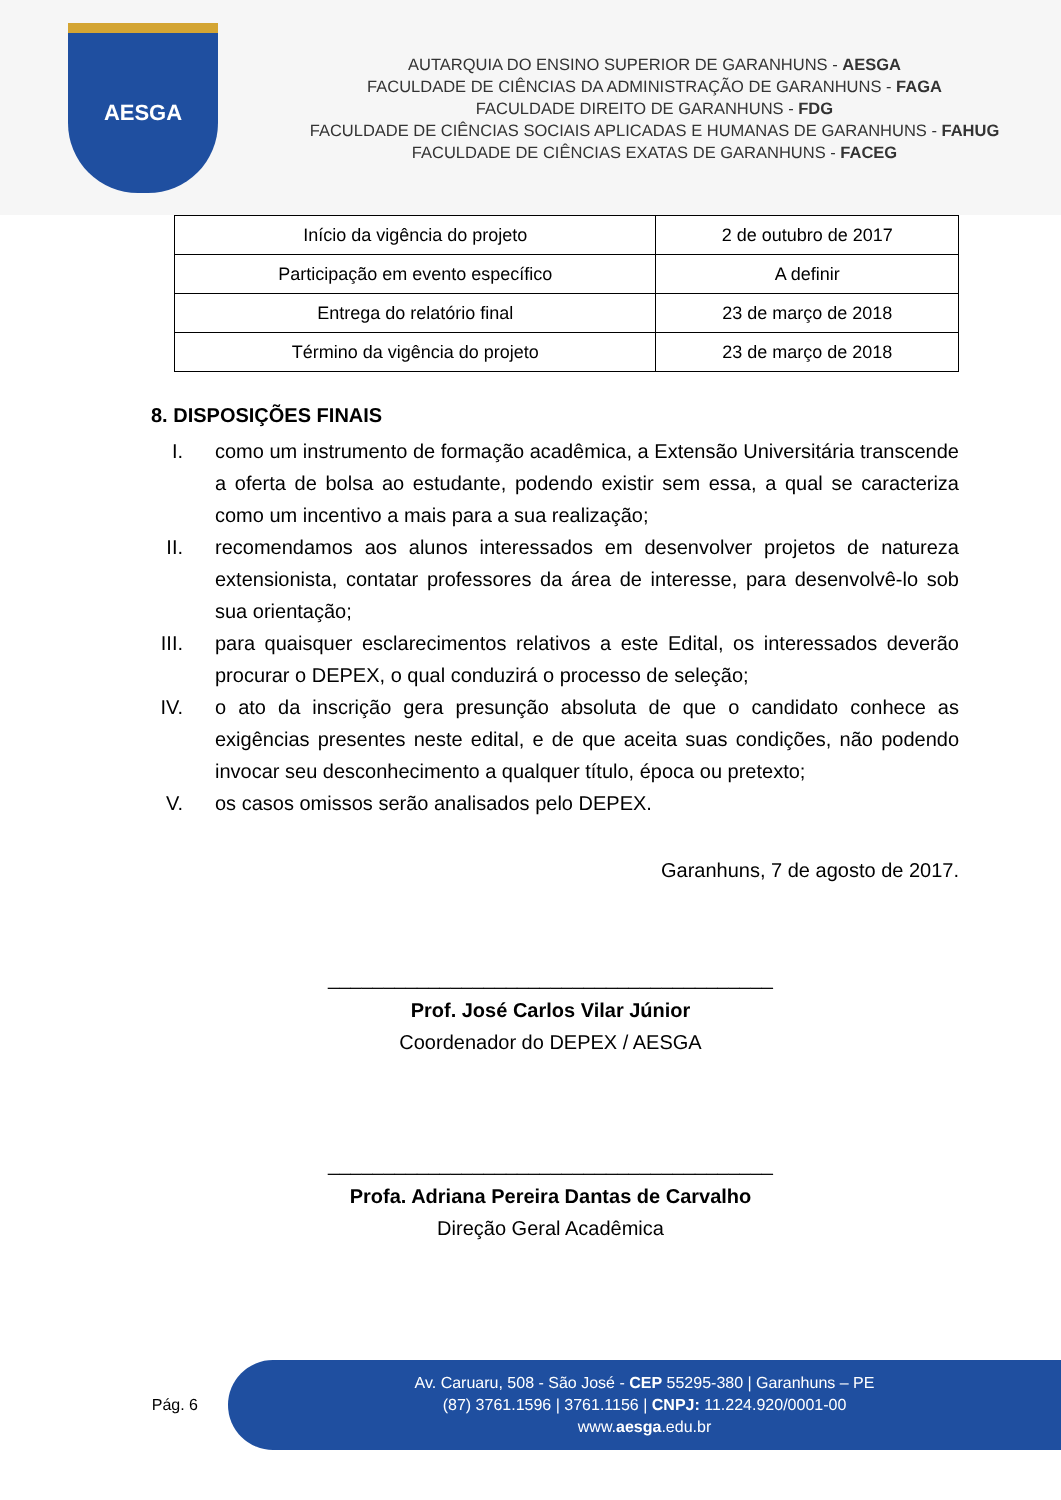AESGA
AUTARQUIA DO ENSINO SUPERIOR DE GARANHUNS - AESGA
FACULDADE DE CIÊNCIAS DA ADMINISTRAÇÃO DE GARANHUNS - FAGA
FACULDADE DIREITO DE GARANHUNS - FDG
FACULDADE DE CIÊNCIAS SOCIAIS APLICADAS E HUMANAS DE GARANHUNS - FAHUG
FACULDADE DE CIÊNCIAS EXATAS DE GARANHUNS - FACEG
| Início da vigência do projeto | 2 de outubro de 2017 |
| Participação em evento específico | A definir |
| Entrega do relatório final | 23 de março de 2018 |
| Término da vigência do projeto | 23 de março de 2018 |
8. DISPOSIÇÕES FINAIS
I. como um instrumento de formação acadêmica, a Extensão Universitária transcende a oferta de bolsa ao estudante, podendo existir sem essa, a qual se caracteriza como um incentivo a mais para a sua realização;
II. recomendamos aos alunos interessados em desenvolver projetos de natureza extensionista, contatar professores da área de interesse, para desenvolvê-lo sob sua orientação;
III. para quaisquer esclarecimentos relativos a este Edital, os interessados deverão procurar o DEPEX, o qual conduzirá o processo de seleção;
IV. o ato da inscrição gera presunção absoluta de que o candidato conhece as exigências presentes neste edital, e de que aceita suas condições, não podendo invocar seu desconhecimento a qualquer título, época ou pretexto;
V. os casos omissos serão analisados pelo DEPEX.
Garanhuns, 7 de agosto de 2017.
________________________________________
Prof. José Carlos Vilar Júnior
Coordenador do DEPEX / AESGA
________________________________________
Profa. Adriana Pereira Dantas de Carvalho
Direção Geral Acadêmica
Pág. 6
Av. Caruaru, 508 - São José - CEP 55295-380 | Garanhuns – PE
(87) 3761.1596 | 3761.1156 | CNPJ: 11.224.920/0001-00
www.aesga.edu.br